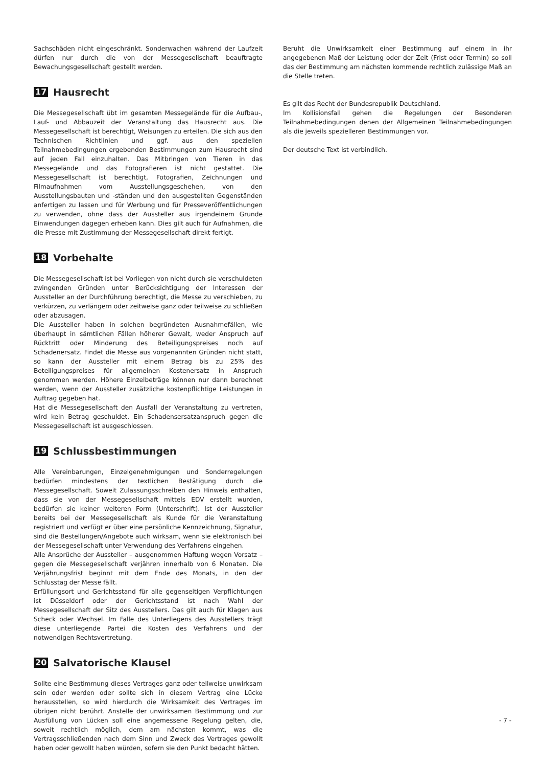Sachschäden nicht eingeschränkt. Sonderwachen während der Laufzeit dürfen nur durch die von der Messegesellschaft beauftragte Bewachungsgesellschaft gestellt werden.
17 Hausrecht
Die Messegesellschaft übt im gesamten Messegelände für die Aufbau-, Lauf- und Abbauzeit der Veranstaltung das Hausrecht aus. Die Messegesellschaft ist berechtigt, Weisungen zu erteilen. Die sich aus den Technischen Richtlinien und ggf. aus den speziellen Teilnahmebedingungen ergebenden Bestimmungen zum Hausrecht sind auf jeden Fall einzuhalten. Das Mitbringen von Tieren in das Messegelände und das Fotografieren ist nicht gestattet. Die Messegesellschaft ist berechtigt, Fotografien, Zeichnungen und Filmaufnahmen vom Ausstellungsgeschehen, von den Ausstellungsbauten und -ständen und den ausgestellten Gegenständen anfertigen zu lassen und für Werbung und für Presseveröffentlichungen zu verwenden, ohne dass der Aussteller aus irgendeinem Grunde Einwendungen dagegen erheben kann. Dies gilt auch für Aufnahmen, die die Presse mit Zustimmung der Messegesellschaft direkt fertigt.
18 Vorbehalte
Die Messegesellschaft ist bei Vorliegen von nicht durch sie verschuldeten zwingenden Gründen unter Berücksichtigung der Interessen der Aussteller an der Durchführung berechtigt, die Messe zu verschieben, zu verkürzen, zu verlängern oder zeitweise ganz oder teilweise zu schließen oder abzusagen.
Die Aussteller haben in solchen begründeten Ausnahmefällen, wie überhaupt in sämtlichen Fällen höherer Gewalt, weder Anspruch auf Rücktritt oder Minderung des Beteiligungspreises noch auf Schadenersatz. Findet die Messe aus vorgenannten Gründen nicht statt, so kann der Aussteller mit einem Betrag bis zu 25% des Beteiligungspreises für allgemeinen Kostenersatz in Anspruch genommen werden. Höhere Einzelbeträge können nur dann berechnet werden, wenn der Aussteller zusätzliche kostenpflichtige Leistungen in Auftrag gegeben hat.
Hat die Messegesellschaft den Ausfall der Veranstaltung zu vertreten, wird kein Betrag geschuldet. Ein Schadensersatzanspruch gegen die Messegesellschaft ist ausgeschlossen.
19 Schlussbestimmungen
Alle Vereinbarungen, Einzelgenehmigungen und Sonderregelungen bedürfen mindestens der textlichen Bestätigung durch die Messegesellschaft. Soweit Zulassungsschreiben den Hinweis enthalten, dass sie von der Messegesellschaft mittels EDV erstellt wurden, bedürfen sie keiner weiteren Form (Unterschrift). Ist der Aussteller bereits bei der Messegesellschaft als Kunde für die Veranstaltung registriert und verfügt er über eine persönliche Kennzeichnung, Signatur, sind die Bestellungen/Angebote auch wirksam, wenn sie elektronisch bei der Messegesellschaft unter Verwendung des Verfahrens eingehen.
Alle Ansprüche der Aussteller – ausgenommen Haftung wegen Vorsatz – gegen die Messegesellschaft verjähren innerhalb von 6 Monaten. Die Verjährungsfrist beginnt mit dem Ende des Monats, in den der Schlusstag der Messe fällt.
Erfüllungsort und Gerichtsstand für alle gegenseitigen Verpflichtungen ist Düsseldorf oder der Gerichtsstand ist nach Wahl der Messegesellschaft der Sitz des Ausstellers. Das gilt auch für Klagen aus Scheck oder Wechsel. Im Falle des Unterliegens des Ausstellers trägt diese unterliegende Partei die Kosten des Verfahrens und der notwendigen Rechtsvertretung.
20 Salvatorische Klausel
Sollte eine Bestimmung dieses Vertrages ganz oder teilweise unwirksam sein oder werden oder sollte sich in diesem Vertrag eine Lücke herausstellen, so wird hierdurch die Wirksamkeit des Vertrages im übrigen nicht berührt. Anstelle der unwirksamen Bestimmung und zur Ausfüllung von Lücken soll eine angemessene Regelung gelten, die, soweit rechtlich möglich, dem am nächsten kommt, was die Vertragsschließenden nach dem Sinn und Zweck des Vertrages gewollt haben oder gewollt haben würden, sofern sie den Punkt bedacht hätten.
Beruht die Unwirksamkeit einer Bestimmung auf einem in ihr angegebenen Maß der Leistung oder der Zeit (Frist oder Termin) so soll das der Bestimmung am nächsten kommende rechtlich zulässige Maß an die Stelle treten.
Es gilt das Recht der Bundesrepublik Deutschland.
Im Kollisionsfall gehen die Regelungen der Besonderen Teilnahmebedingungen denen der Allgemeinen Teilnahmebedingungen als die jeweils spezielleren Bestimmungen vor.
Der deutsche Text ist verbindlich.
- 7 -